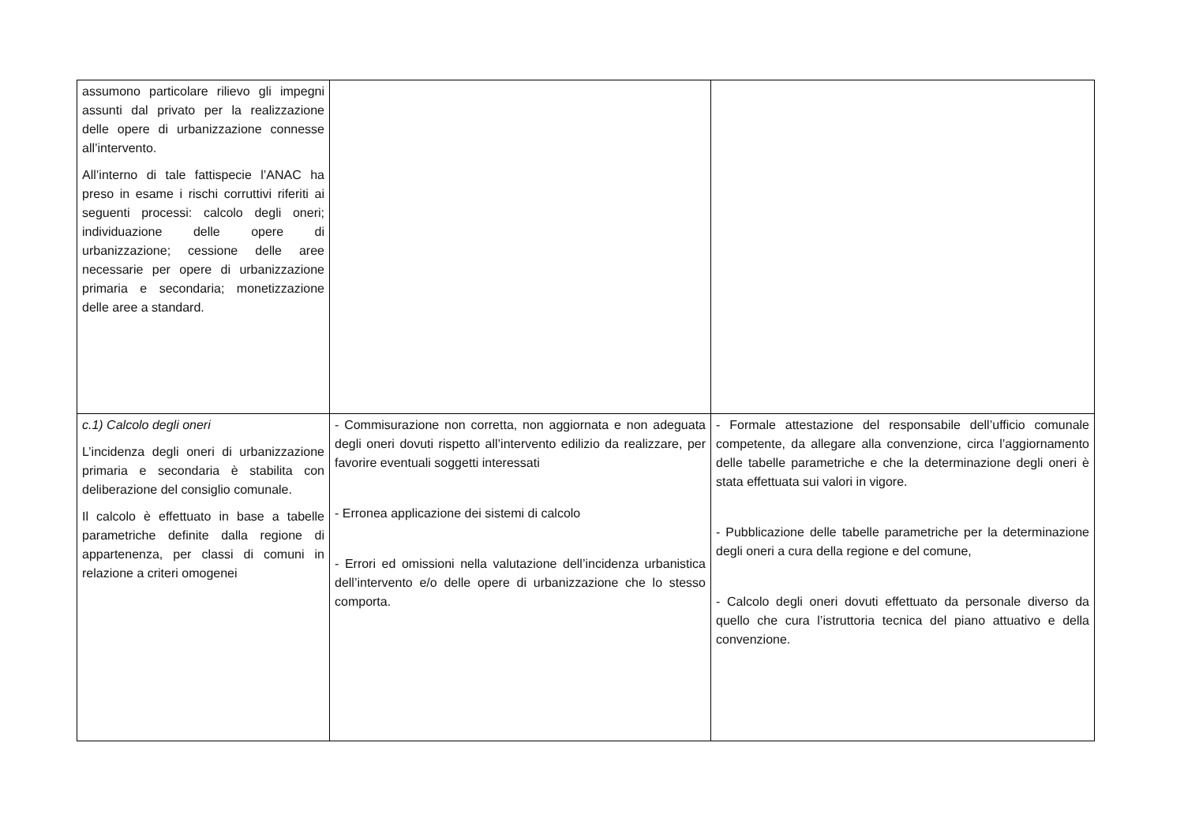| assumono particolare rilievo gli impegni assunti dal privato per la realizzazione delle opere di urbanizzazione connesse all’intervento. All’interno di tale fattispecie l’ANAC ha preso in esame i rischi corruttivi riferiti ai seguenti processi: calcolo degli oneri; individuazione delle opere di urbanizzazione; cessione delle aree necessarie per opere di urbanizzazione primaria e secondaria; monetizzazione delle aree a standard. | | |
| c.1) Calcolo degli oneri L’incidenza degli oneri di urbanizzazione primaria e secondaria è stabilita con deliberazione del consiglio comunale. Il calcolo è effettuato in base a tabelle parametriche definite dalla regione di appartenenza, per classi di comuni in relazione a criteri omogenei | - Commisurazione non corretta, non aggiornata e non adeguata degli oneri dovuti rispetto all’intervento edilizio da realizzare, per favorire eventuali soggetti interessati - Erronea applicazione dei sistemi di calcolo - Errori ed omissioni nella valutazione dell’incidenza urbanistica dell’intervento e/o delle opere di urbanizzazione che lo stesso comporta. | - Formale attestazione del responsabile dell’ufficio comunale competente, da allegare alla convenzione, circa l’aggiornamento delle tabelle parametriche e che la determinazione degli oneri è stata effettuata sui valori in vigore. - Pubblicazione delle tabelle parametriche per la determinazione degli oneri a cura della regione e del comune, - Calcolo degli oneri dovuti effettuato da personale diverso da quello che cura l’istruttoria tecnica del piano attuativo e della convenzione. |